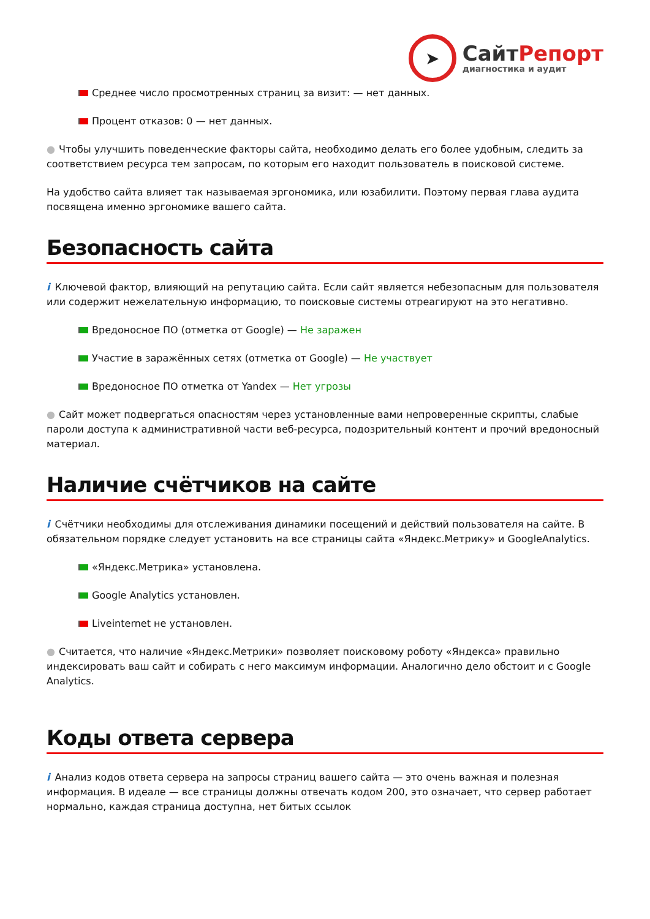➤
СайтРепорт
диагностика и аудит
Среднее число просмотренных страниц за визит: — нет данных.
Процент отказов: 0 — нет данных.
● Чтобы улучшить поведенческие факторы сайта, необходимо делать его более удобным, следить за соответствием ресурса тем запросам, по которым его находит пользователь в поисковой системе.
На удобство сайта влияет так называемая эргономика, или юзабилити. Поэтому первая глава аудита посвящена именно эргономике вашего сайта.
Безопасность сайта
i Ключевой фактор, влияющий на репутацию сайта. Если сайт является небезопасным для пользователя или содержит нежелательную информацию, то поисковые системы отреагируют на это негативно.
Вредоносное ПО (отметка от Google) — Не заражен
Участие в заражённых сетях (отметка от Google) — Не участвует
Вредоносное ПО отметка от Yandex — Нет угрозы
● Сайт может подвергаться опасностям через установленные вами непроверенные скрипты, слабые пароли доступа к административной части веб-ресурса, подозрительный контент и прочий вредоносный материал.
Наличие счётчиков на сайте
i Счётчики необходимы для отслеживания динамики посещений и действий пользователя на сайте. В обязательном порядке следует установить на все страницы сайта «Яндекс.Метрику» и GoogleAnalytics.
«Яндекс.Метрика» установлена.
Google Analytics установлен.
Liveinternet не установлен.
● Считается, что наличие «Яндекс.Метрики» позволяет поисковому роботу «Яндекса» правильно индексировать ваш сайт и собирать с него максимум информации. Аналогично дело обстоит и с Google Analytics.
Коды ответа сервера
i Анализ кодов ответа сервера на запросы страниц вашего сайта — это очень важная и полезная информация. В идеале — все страницы должны отвечать кодом 200, это означает, что сервер работает нормально, каждая страница доступна, нет битых ссылок